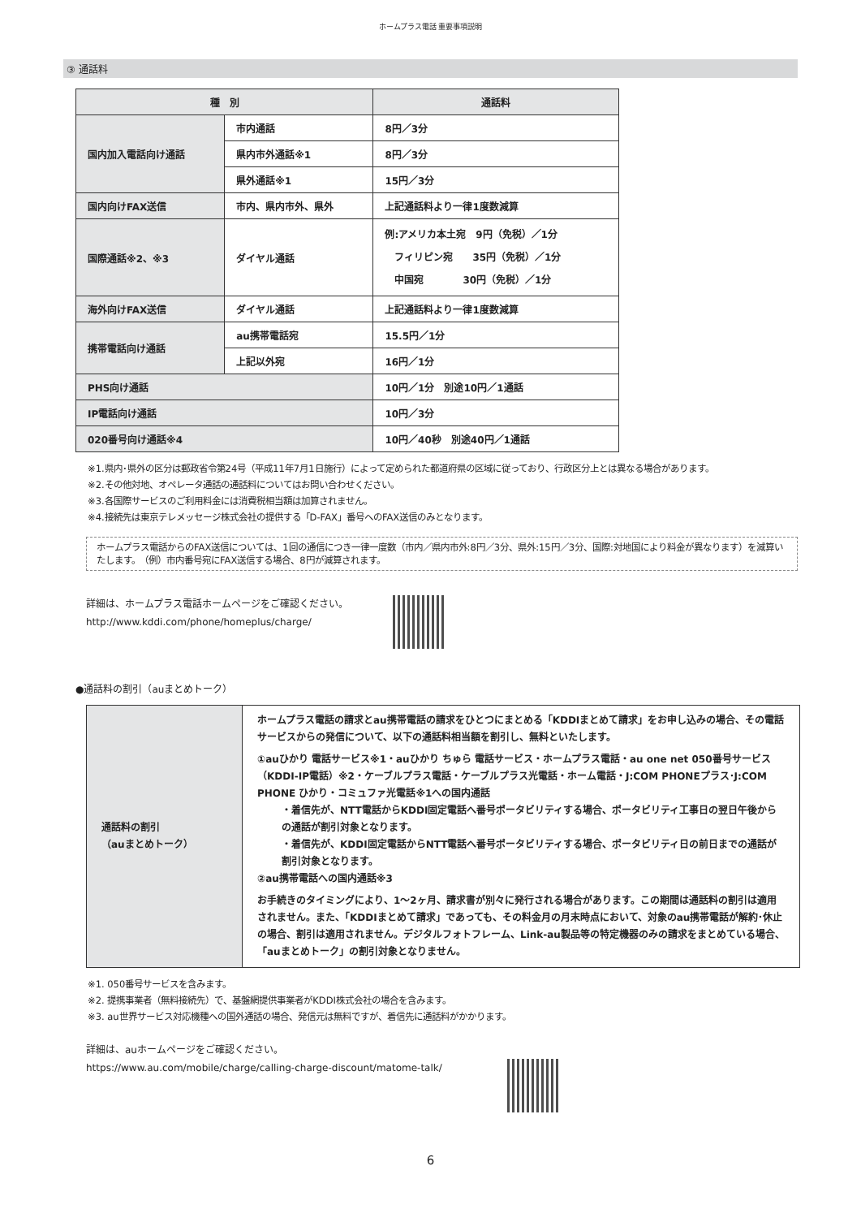ホームプラス電話 重要事項説明
③ 通話料
| 種 別 | | 通話料 |
| --- | --- | --- |
| 国内加入電話向け通話 | 市内通話 | 8円／3分 |
| | 県内市外通話※1 | 8円／3分 |
| | 県外通話※1 | 15円／3分 |
| 国内向けFAX送信 | 市内、県内市外、県外 | 上記通話料より一律1度数減算 |
| 国際通話※2、※3 | ダイヤル通話 | 例:アメリカ本土宛 9円（免税）／1分 フィリピン宛 35円（免税）／1分 中国宛 30円（免税）／1分 |
| 海外向けFAX送信 | ダイヤル通話 | 上記通話料より一律1度数減算 |
| 携帯電話向け通話 | au携帯電話宛 | 15.5円／1分 |
| | 上記以外宛 | 16円／1分 |
| PHS向け通話 | | 10円／1分 別途10円／1通話 |
| IP電話向け通話 | | 10円／3分 |
| 020番号向け通話※4 | | 10円／40秒 別途40円／1通話 |
※1.県内･県外の区分は郵政省令第24号（平成11年7月1日施行）によって定められた都道府県の区域に従っており、行政区分上とは異なる場合があります。
※2.その他対地、オペレータ通話の通話料についてはお問い合わせください。
※3.各国際サービスのご利用料金には消費税相当額は加算されません。
※4.接続先は東京テレメッセージ株式会社の提供する「D-FAX」番号へのFAX送信のみとなります。
ホームプラス電話からのFAX送信については、1回の通信につき一律一度数（市内／県内市外:8円／3分、県外:15円／3分、国際:対地国により料金が異なります）を減算いたします。　（例）市内番号宛にFAX送信する場合、8円が減算されます。
詳細は、ホームプラス電話ホームページをご確認ください。
http://www.kddi.com/phone/homeplus/charge/
●通話料の割引（auまとめトーク）
| 通話料の割引 （auまとめトーク） | ホームプラス電話の請求とau携帯電話の請求をひとつにまとめる「KDDIまとめて請求」をお申し込みの場合、その電話サービスからの発信について、以下の通話料相当額を割引し、無料といたします。 ①auひかり 電話サービス※1・auひかり ちゅら 電話サービス・ホームプラス電話・au one net 050番号サービス（KDDI-IP電話）※2・ケーブルプラス電話・ケーブルプラス光電話・ホーム電話・J:COM PHONEプラス･J:COM PHONE ひかり・コミュファ光電話※1への国内通話 ・着信先が、NTT電話からKDDI固定電話へ番号ポータビリティする場合、ポータビリティ工事日の翌日午後からの通話が割引対象となります。 ・着信先が、KDDI固定電話からNTT電話へ番号ポータビリティする場合、ポータビリティ日の前日までの通話が割引対象となります。 ②au携帯電話への国内通話※3 お手続きのタイミングにより、1～2ヶ月、請求書が別々に発行される場合があります。この期間は通話料の割引は適用されません。また、「KDDIまとめて請求」であっても、その料金月の月末時点において、対象のau携帯電話が解約･休止の場合、割引は適用されません。デジタルフォトフレーム、Link-au製品等の特定機器のみの請求をまとめている場合、「auまとめトーク」の割引対象となりません。 |
※1. 050番号サービスを含みます。
※2. 提携事業者（無料接続先）で、基盤網提供事業者がKDDI株式会社の場合を含みます。
※3. au世界サービス対応機種への国外通話の場合、発信元は無料ですが、着信先に通話料がかかります。
詳細は、auホームページをご確認ください。
https://www.au.com/mobile/charge/calling-charge-discount/matome-talk/
6